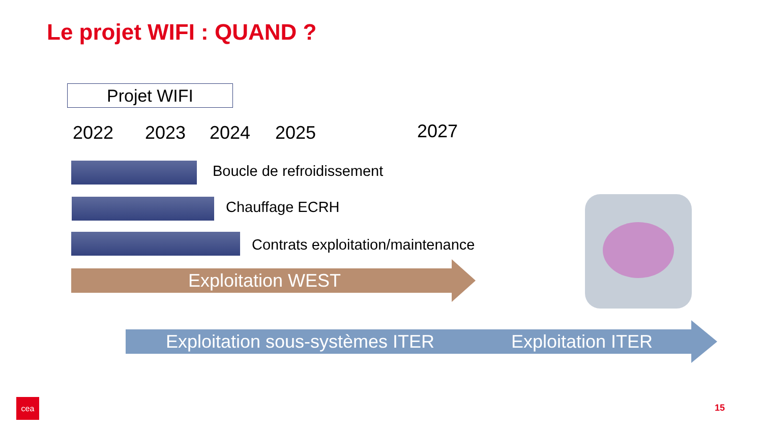Le projet WIFI : QUAND ?
Projet WIFI
2022 2023 2024 2025 2027
Boucle de refroidissement
Chauffage ECRH
Contrats exploitation/maintenance
Exploitation WEST
Exploitation sous-systèmes ITER Exploitation ITER
cea
15